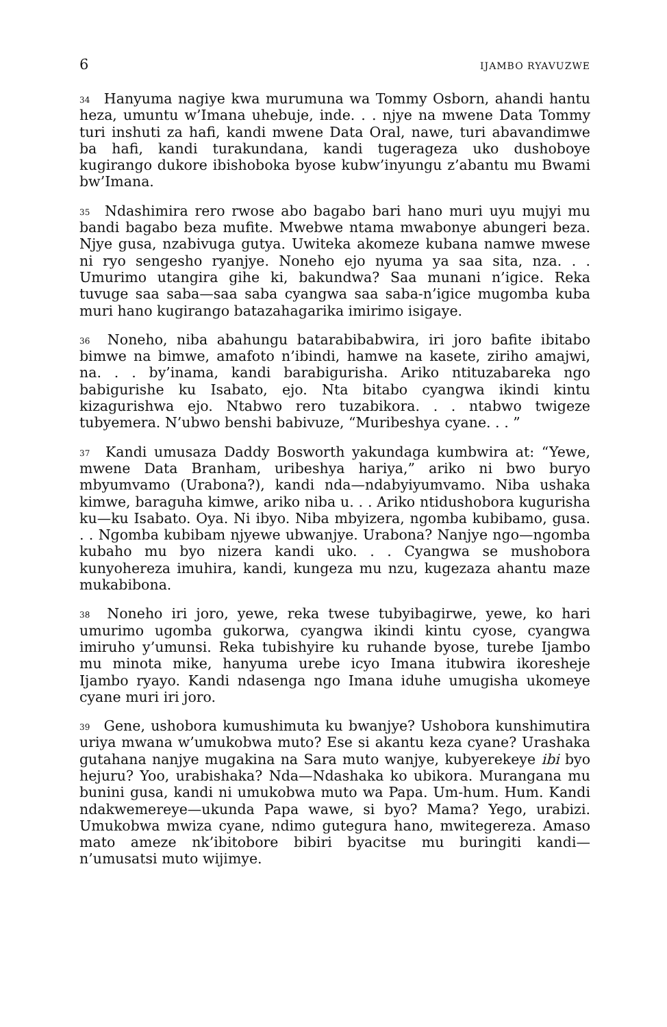6 IJAMBO RYAVUZWE
<sup>34</sup> Hanyuma nagiye kwa murumuna wa Tommy Osborn, ahandi hantu heza, umuntu w’Imana uhebuje, inde. . . njye na mwene Data Tommy turi inshuti za hafi, kandi mwene Data Oral, nawe, turi abavandimwe ba hafi, kandi turakundana, kandi tugerageza uko dushoboye kugirango dukore ibishoboka byose kubw’inyungu z’abantu mu Bwami bw’Imana.
<sup>35</sup> Ndashimira rero rwose abo bagabo bari hano muri uyu mujyi mu bandi bagabo beza mufite. Mwebwe ntama mwabonye abungeri beza. Njye gusa, nzabivuga gutya. Uwiteka akomeze kubana namwe mwese ni ryo sengesho ryanjye. Noneho ejo nyuma ya saa sita, nza. . . Umurimo utangira gihe ki, bakundwa? Saa munani n’igice. Reka tuvuge saa saba—saa saba cyangwa saa saba-n’igice mugomba kuba muri hano kugirango batazahagarika imirimo isigaye.
<sup>36</sup> Noneho, niba abahungu batarabibabwira, iri joro bafite ibitabo bimwe na bimwe, amafoto n’ibindi, hamwe na kasete, ziriho amajwi, na. . . by’inama, kandi barabigurisha. Ariko ntituzabareka ngo babigurishe ku Isabato, ejo. Nta bitabo cyangwa ikindi kintu kizagurishwa ejo. Ntabwo rero tuzabikora. . . ntabwo twigeze tubyemera. N’ubwo benshi babivuze, “Muribeshya cyane. . . ”
<sup>37</sup> Kandi umusaza Daddy Bosworth yakundaga kumbwira at: “Yewe, mwene Data Branham, uribeshya hariya,” ariko ni bwo buryo mbyumvamo (Urabona?), kandi nda—ndabyiyumvamo. Niba ushaka kimwe, baraguha kimwe, ariko niba u. . . Ariko ntidushobora kugurisha ku—ku Isabato. Oya. Ni ibyo. Niba mbyizera, ngomba kubibamo, gusa. . . Ngomba kubibam njyewe ubwanjye. Urabona? Nanjye ngo—ngomba kubaho mu byo nizera kandi uko. . . Cyangwa se mushobora kunyohereza imuhira, kandi, kungeza mu nzu, kugezaza ahantu maze mukabibona.
<sup>38</sup> Noneho iri joro, yewe, reka twese tubyibagirwe, yewe, ko hari umurimo ugomba gukorwa, cyangwa ikindi kintu cyose, cyangwa imiruho y’umunsi. Reka tubishyire ku ruhande byose, turebe Ijambo mu minota mike, hanyuma urebe icyo Imana itubwira ikoresheje Ijambo ryayo. Kandi ndasenga ngo Imana iduhe umugisha ukomeye cyane muri iri joro.
<sup>39</sup> Gene, ushobora kumushimuta ku bwanjye? Ushobora kunshimutira uriya mwana w’umukobwa muto? Ese si akantu keza cyane? Urashaka gutahana nanjye mugakina na Sara muto wanjye, kubyerekeye ibi byo hejuru? Yoo, urabishaka? Nda—Ndashaka ko ubikora. Murangana mu bunini gusa, kandi ni umukobwa muto wa Papa. Um-hum. Hum. Kandi ndakwemereye—ukunda Papa wawe, si byo? Mama? Yego, urabizi. Umukobwa mwiza cyane, ndimo gutegura hano, mwitegereza. Amaso mato ameze nk’ibitobore bibiri byacitse mu buringiti kandi—n’umusatsi muto wijimye.